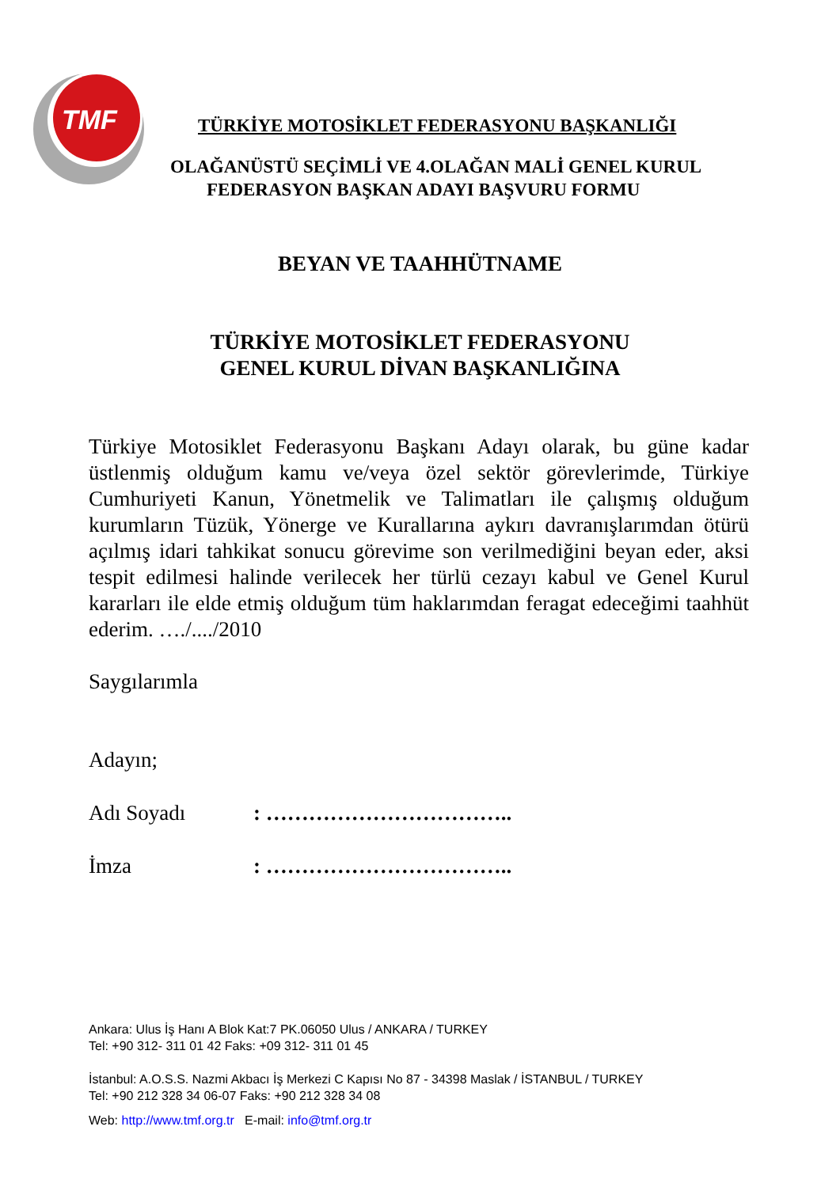TMF
TÜRKİYE MOTOSİKLET FEDERASYONU BAŞKANLIĞI
OLAĞANÜSTÜ SEÇİMLİ VE 4.OLAĞAN MALİ GENEL KURUL
FEDERASYON BAŞKAN ADAYI BAŞVURU FORMU
BEYAN VE TAAHHÜTNAME
TÜRKİYE MOTOSİKLET FEDERASYONU
GENEL KURUL DİVAN BAŞKANLIĞINA
Türkiye Motosiklet Federasyonu Başkanı Adayı olarak, bu güne kadar üstlenmiş olduğum kamu ve/veya özel sektör görevlerimde, Türkiye Cumhuriyeti Kanun, Yönetmelik ve Talimatları ile çalışmış olduğum kurumların Tüzük, Yönerge ve Kurallarına aykırı davranışlarımdan ötürü açılmış idari tahkikat sonucu görevime son verilmediğini beyan eder, aksi tespit edilmesi halinde verilecek her türlü cezayı kabul ve Genel Kurul kararları ile elde etmiş olduğum tüm haklarımdan feragat edeceğimi taahhüt ederim. …./..../2010
Saygılarımla
Adayın;
Adı Soyadı: ……………………………..
İmza: ……………………………..
Ankara: Ulus İş Hanı A Blok Kat:7 PK.06050 Ulus / ANKARA / TURKEY
Tel: +90 312- 311 01 42 Faks: +09 312- 311 01 45
İstanbul: A.O.S.S. Nazmi Akbacı İş Merkezi C Kapısı No 87 - 34398 Maslak / İSTANBUL / TURKEY
Tel: +90 212 328 34 06-07 Faks: +90 212 328 34 08
Web: http://www.tmf.org.tr E-mail: info@tmf.org.tr